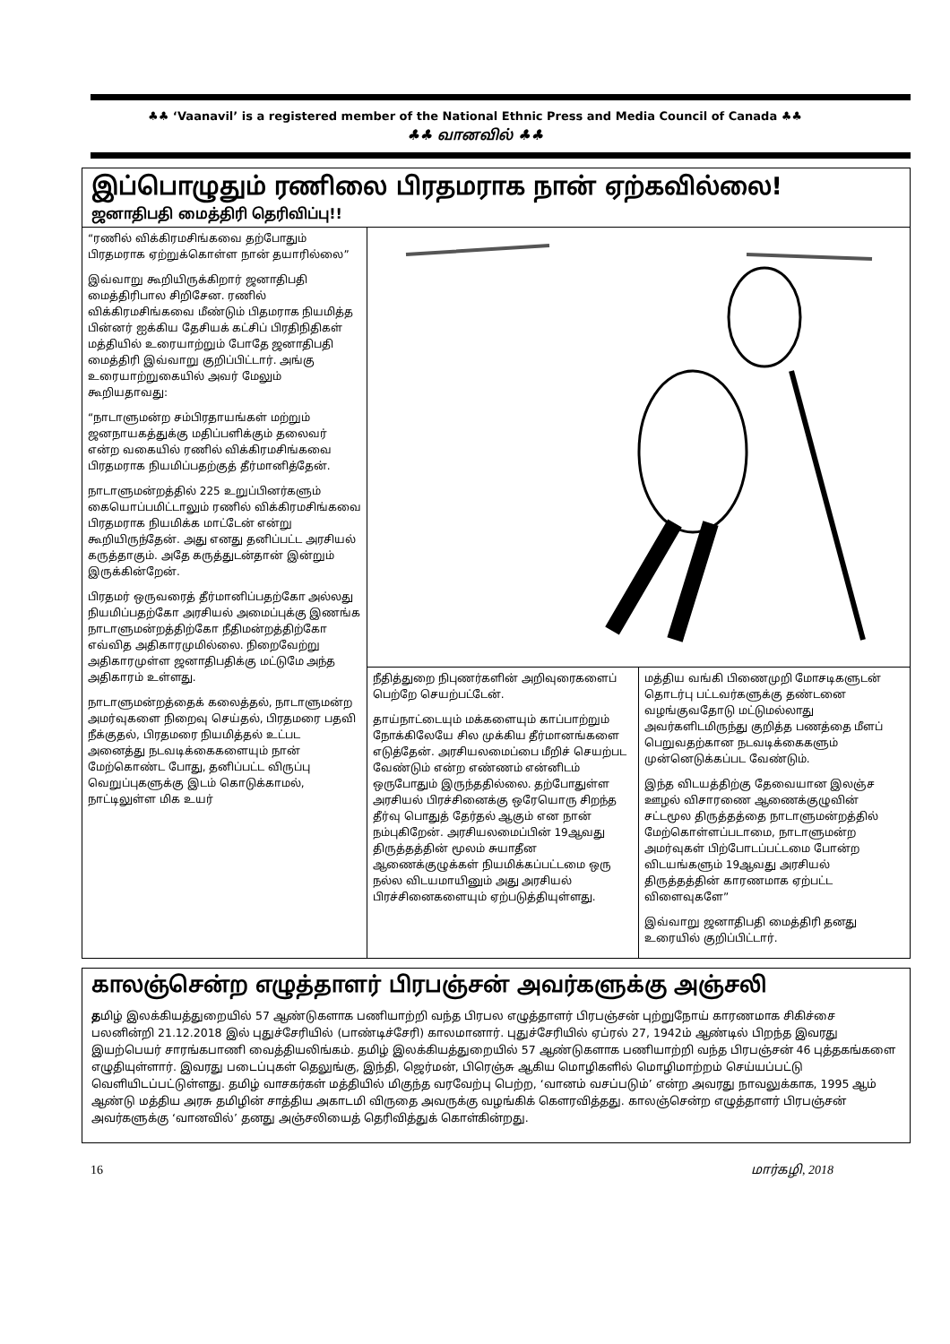♣♣ ‘Vaanavil’ is a registered member of the National Ethnic Press and Media Council of Canada ♣♣
♣♣ வானவில் ♣♣
இப்பொழுதும் ரணிலை பிரதமராக நான் ஏற்கவில்லை!
ஜனாதிபதி மைத்திரி தெரிவிப்பு!!
“ரணில் விக்கிரமசிங்கவை தற்போதும் பிரதமராக ஏற்றுக்கொள்ள நான் தயாரில்லை”
இவ்வாறு கூறியிருக்கிறார் ஜனாதிபதி மைத்திரிபால சிறிசேன. ரணில் விக்கிரமசிங்கவை மீண்டும் பிதமராக நியமித்த பின்னர் ஐக்கிய தேசியக் கட்சிப் பிரதிநிதிகள் மத்தியில் உரையாற்றும் போதே ஜனாதிபதி மைத்திரி இவ்வாறு குறிப்பிட்டார். அங்கு உரையாற்றுகையில் அவர் மேலும் கூறியதாவது:
“நாடாளுமன்ற சம்பிரதாயங்கள் மற்றும் ஜனநாயகத்துக்கு மதிப்பளிக்கும் தலைவர் என்ற வகையில் ரணில் விக்கிரமசிங்கவை பிரதமராக நியமிப்பதற்குத் தீர்மானித்தேன்.
நாடாளுமன்றத்தில் 225 உறுப்பினர்களும் கையொப்பமிட்டாலும் ரணில் விக்கிரமசிங்கவை பிரதமராக நியமிக்க மாட்டேன் என்று கூறியிருந்தேன். அது எனது தனிப்பட்ட அரசியல் கருத்தாகும். அதே கருத்துடன்தான் இன்றும் இருக்கின்றேன்.
பிரதமர் ஒருவரைத் தீர்மானிப்பதற்கோ அல்லது நியமிப்பதற்கோ அரசியல் அமைப்புக்கு இணங்க நாடாளுமன்றத்திற்கோ நீதிமன்றத்திற்கோ எவ்வித அதிகாரமுமில்லை. நிறைவேற்று அதிகாரமுள்ள ஜனாதிபதிக்கு மட்டுமே அந்த அதிகாரம் உள்ளது.
நாடாளுமன்றத்தைக் கலைத்தல், நாடாளுமன்ற அமர்வுகளை நிறைவு செய்தல், பிரதமரை பதவி நீக்குதல், பிரதமரை நியமித்தல் உட்பட அனைத்து நடவடிக்கைகளையும் நான் மேற்கொண்ட போது, தனிப்பட்ட விருப்பு வெறுப்புகளுக்கு இடம் கொடுக்காமல், நாட்டிலுள்ள மிக உயர்
நீதித்துறை நிபுணர்களின் அறிவுரைகளைப் பெற்றே செயற்பட்டேன்.
தாய்நாட்டையும் மக்களையும் காப்பாற்றும் நோக்கிலேயே சில முக்கிய தீர்மானங்களை எடுத்தேன். அரசியலமைப்பை மீறிச் செயற்பட வேண்டும் என்ற எண்ணம் என்னிடம் ஒருபோதும் இருந்ததில்லை. தற்போதுள்ள அரசியல் பிரச்சினைக்கு ஒரேயொரு சிறந்த தீர்வு பொதுத் தேர்தல் ஆகும் என நான் நம்புகிறேன். அரசியலமைப்பின் 19ஆவது திருத்தத்தின் மூலம் சுயாதீன ஆணைக்குழுக்கள் நியமிக்கப்பட்டமை ஒரு நல்ல விடயமாயினும் அது அரசியல் பிரச்சினைகளையும் ஏற்படுத்தியுள்ளது.
மத்திய வங்கி பிணைமுறி மோசடிகளுடன் தொடர்பு பட்டவர்களுக்கு தண்டனை வழங்குவதோடு மட்டுமல்லாது அவர்களிடமிருந்து குறித்த பணத்தை மீளப் பெறுவதற்கான நடவடிக்கைகளும் முன்னெடுக்கப்பட வேண்டும்.
இந்த விடயத்திற்கு தேவையான இலஞ்ச ஊழல் விசாரணை ஆணைக்குழுவின் சட்டமூல திருத்தத்தை நாடாளுமன்றத்தில் மேற்கொள்ளப்படாமை, நாடாளுமன்ற அமர்வுகள் பிற்போடப்பட்டமை போன்ற விடயங்களும் 19ஆவது அரசியல் திருத்தத்தின் காரணமாக ஏற்பட்ட விளைவுகளே”
இவ்வாறு ஜனாதிபதி மைத்திரி தனது உரையில் குறிப்பிட்டார்.
காலஞ்சென்ற எழுத்தாளர் பிரபஞ்சன் அவர்களுக்கு அஞ்சலி
தமிழ் இலக்கியத்துறையில் 57 ஆண்டுகளாக பணியாற்றி வந்த பிரபல எழுத்தாளர் பிரபஞ்சன் புற்றுநோய் காரணமாக சிகிச்சை பலனின்றி 21.12.2018 இல் புதுச்சேரியில் (பாண்டிச்சேரி) காலமானார். புதுச்சேரியில் ஏப்ரல் 27, 1942ம் ஆண்டில் பிறந்த இவரது இயற்பெயர் சாரங்கபாணி வைத்தியலிங்கம். தமிழ் இலக்கியத்துறையில் 57 ஆண்டுகளாக பணியாற்றி வந்த பிரபஞ்சன் 46 புத்தகங்களை எழுதியுள்ளார். இவரது படைப்புகள் தெலுங்கு, இந்தி, ஜெர்மன், பிரெஞ்சு ஆகிய மொழிகளில் மொழிமாற்றம் செய்யப்பட்டு வெளியிடப்பட்டுள்ளது. தமிழ் வாசகர்கள் மத்தியில் மிகுந்த வரவேற்பு பெற்ற, ‘வானம் வசப்படும்’ என்ற அவரது நாவலுக்காக, 1995 ஆம் ஆண்டு மத்திய அரசு தமிழின் சாத்திய அகாடமி விருதை அவருக்கு வழங்கிக் கௌரவித்தது. காலஞ்சென்ற எழுத்தாளர் பிரபஞ்சன் அவர்களுக்கு ‘வானவில்’ தனது அஞ்சலியைத் தெரிவித்துக் கொள்கின்றது.
16 மார்கழி, 2018